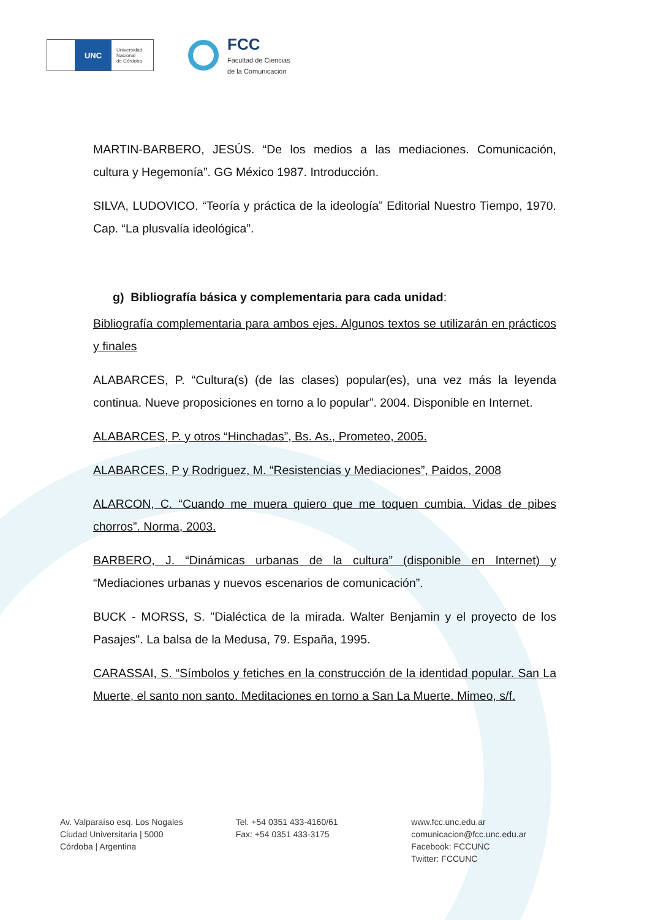UNC
Universidad
Nacional
de Córdoba
FCC
Facultad de Ciencias
de la Comunicación
MARTIN-BARBERO, JESÚS. “De los medios a las mediaciones. Comunicación, cultura y Hegemonía”. GG México 1987. Introducción.
SILVA, LUDOVICO. “Teoría y práctica de la ideología” Editorial Nuestro Tiempo, 1970. Cap. “La plusvalía ideológica”.
g) Bibliografía básica y complementaria para cada unidad:
Bibliografía complementaria para ambos ejes. Algunos textos se utilizarán en prácticos y finales
ALABARCES, P. “Cultura(s) (de las clases) popular(es), una vez más la leyenda continua. Nueve proposiciones en torno a lo popular”. 2004. Disponible en Internet.
ALABARCES, P. y otros “Hinchadas”, Bs. As., Prometeo, 2005.
ALABARCES, P y Rodriguez, M. “Resistencias y Mediaciones”, Paidos, 2008
ALARCON, C. “Cuando me muera quiero que me toquen cumbia. Vidas de pibes chorros”. Norma, 2003.
BARBERO, J. “Dinámicas urbanas de la cultura” (disponible en Internet) y “Mediaciones urbanas y nuevos escenarios de comunicación”.
BUCK - MORSS, S. "Dialéctica de la mirada. Walter Benjamin y el proyecto de los Pasajes". La balsa de la Medusa, 79. España, 1995.
CARASSAI, S. “Símbolos y fetiches en la construcción de la identidad popular. San La Muerte, el santo non santo. Meditaciones en torno a San La Muerte. Mimeo, s/f.
Av. Valparaíso esq. Los Nogales
Ciudad Universitaria | 5000
Córdoba | Argentina
Tel. +54 0351 433-4160/61
Fax: +54 0351 433-3175
www.fcc.unc.edu.ar
comunicacion@fcc.unc.edu.ar
Facebook: FCCUNC
Twitter: FCCUNC